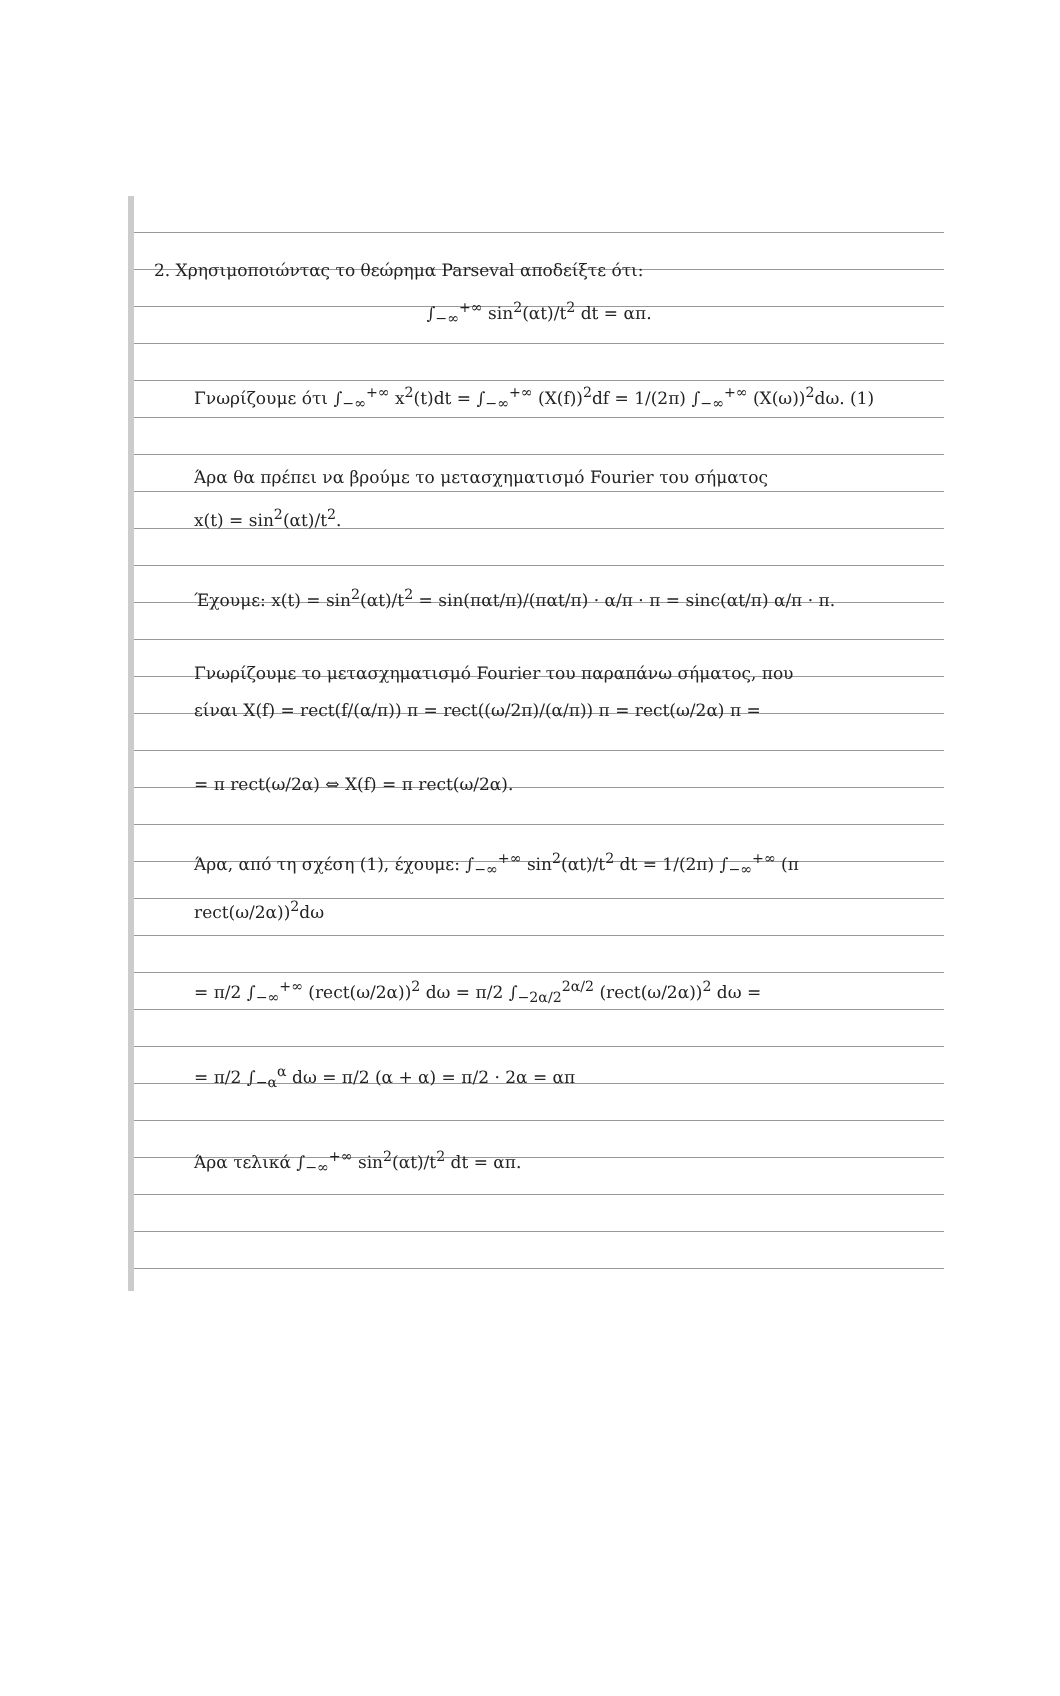2. Χρησιμοποιώντας το θεώρημα Parseval αποδείξτε ότι:
∫<sub>−∞</sub><sup>+∞</sup> sin<sup>2</sup>(αt)/t<sup>2</sup> dt = απ.
Γνωρίζουμε ότι ∫<sub>−∞</sub><sup>+∞</sup> x<sup>2</sup>(t)dt = ∫<sub>−∞</sub><sup>+∞</sup> (X(f))<sup>2</sup>df = 1/(2π) ∫<sub>−∞</sub><sup>+∞</sup> (X(ω))<sup>2</sup>dω. (1)
Άρα θα πρέπει να βρούμε το μετασχηματισμό Fourier του σήματος
x(t) = sin<sup>2</sup>(αt)/t<sup>2</sup>.
Έχουμε: x(t) = sin<sup>2</sup>(αt)/t<sup>2</sup> = sin(παt/π)/(παt/π) · α/π · π = sinc(αt/π) α/π · π.
Γνωρίζουμε το μετασχηματισμό Fourier του παραπάνω σήματος, που
είναι X(f) = rect(f/(α/π)) π = rect((ω/2π)/(α/π)) π = rect(ω/2α) π =
= π rect(ω/2α) ⇔ X(f) = π rect(ω/2α).
Άρα, από τη σχέση (1), έχουμε: ∫<sub>−∞</sub><sup>+∞</sup> sin<sup>2</sup>(αt)/t<sup>2</sup> dt = 1/(2π) ∫<sub>−∞</sub><sup>+∞</sup> (π rect(ω/2α))<sup>2</sup>dω
= π/2 ∫<sub>−∞</sub><sup>+∞</sup> (rect(ω/2α))<sup>2</sup> dω = π/2 ∫<sub>−2α/2</sub><sup>2α/2</sup> (rect(ω/2α))<sup>2</sup> dω =
= π/2 ∫<sub>−α</sub><sup>α</sup> dω = π/2 (α + α) = π/2 · 2α = απ
Άρα τελικά ∫<sub>−∞</sub><sup>+∞</sup> sin<sup>2</sup>(αt)/t<sup>2</sup> dt = απ.